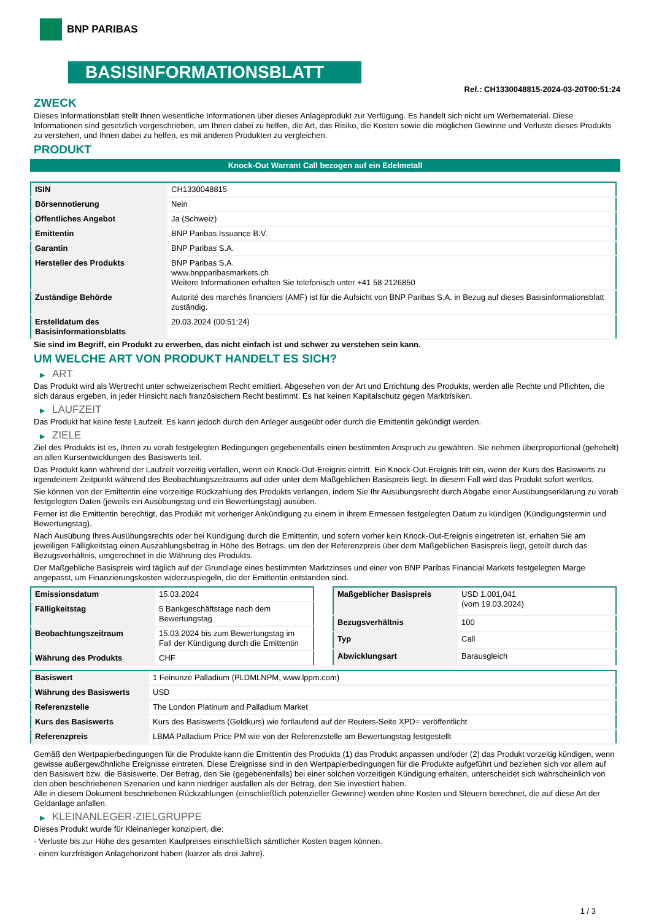BNP PARIBAS
BASISINFORMATIONSBLATT
Ref.: CH1330048815-2024-03-20T00:51:24
ZWECK
Dieses Informationsblatt stellt Ihnen wesentliche Informationen über dieses Anlageprodukt zur Verfügung. Es handelt sich nicht um Werbematerial. Diese Informationen sind gesetzlich vorgeschrieben, um Ihnen dabei zu helfen, die Art, das Risiko, die Kosten sowie die möglichen Gewinne und Verluste dieses Produkts zu verstehen, und Ihnen dabei zu helfen, es mit anderen Produkten zu vergleichen.
PRODUKT
Knock-Out Warrant Call bezogen auf ein Edelmetall
| ISIN | CH1330048815 |
| Börsennotierung | Nein |
| Öffentliches Angebot | Ja (Schweiz) |
| Emittentin | BNP Paribas Issuance B.V. |
| Garantin | BNP Paribas S.A. |
| Hersteller des Produkts | BNP Paribas S.A. www.bnpparibasmarkets.ch Weitere Informationen erhalten Sie telefonisch unter +41 58 2126850 |
| Zuständige Behörde | Autorité des marchés financiers (AMF) ist für die Aufsicht von BNP Paribas S.A. in Bezug auf dieses Basisinformationsblatt zuständig. |
| Erstelldatum des Basisinformationsblatts | 20.03.2024 (00:51:24) |
Sie sind im Begriff, ein Produkt zu erwerben, das nicht einfach ist und schwer zu verstehen sein kann.
UM WELCHE ART VON PRODUKT HANDELT ES SICH?
▶ ART
Das Produkt wird als Wertrecht unter schweizerischem Recht emittiert. Abgesehen von der Art und Errichtung des Produkts, werden alle Rechte und Pflichten, die sich daraus ergeben, in jeder Hinsicht nach französischem Recht bestimmt. Es hat keinen Kapitalschutz gegen Marktrisiken.
▶ LAUFZEIT
Das Produkt hat keine feste Laufzeit. Es kann jedoch durch den Anleger ausgeübt oder durch die Emittentin gekündigt werden.
▶ ZIELE
Ziel des Produkts ist es, Ihnen zu vorab festgelegten Bedingungen gegebenenfalls einen bestimmten Anspruch zu gewähren. Sie nehmen überproportional (gehebelt) an allen Kursentwicklungen des Basiswerts teil.
Das Produkt kann während der Laufzeit vorzeitig verfallen, wenn ein Knock-Out-Ereignis eintritt. Ein Knock-Out-Ereignis tritt ein, wenn der Kurs des Basiswerts zu irgendeinem Zeitpunkt während des Beobachtungszeitraums auf oder unter dem Maßgeblichen Basispreis liegt. In diesem Fall wird das Produkt sofort wertlos.
Sie können von der Emittentin eine vorzeitige Rückzahlung des Produkts verlangen, indem Sie Ihr Ausübungsrecht durch Abgabe einer Ausübungserklärung zu vorab festgelegten Daten (jeweils ein Ausübungstag und ein Bewertungstag) ausüben.
Ferner ist die Emittentin berechtigt, das Produkt mit vorheriger Ankündigung zu einem in ihrem Ermessen festgelegten Datum zu kündigen (Kündigungstermin und Bewertungstag).
Nach Ausübung Ihres Ausübungsrechts oder bei Kündigung durch die Emittentin, und sofern vorher kein Knock-Out-Ereignis eingetreten ist, erhalten Sie am jeweiligen Fälligkeitstag einen Auszahlungsbetrag in Höhe des Betrags, um den der Referenzpreis über dem Maßgeblichen Basispreis liegt, geteilt durch das Bezugsverhältnis, umgerechnet in die Währung des Produkts.
Der Maßgebliche Basispreis wird täglich auf der Grundlage eines bestimmten Marktzinses und einer von BNP Paribas Financial Markets festgelegten Marge angepasst, um Finanzierungskosten widerzuspiegeln, die der Emittentin entstanden sind.
| Emissionsdatum | 15.03.2024 |
| Fälligkeitstag | 5 Bankgeschäftstage nach dem Bewertungstag |
| Beobachtungszeitraum | 15.03.2024 bis zum Bewertungstag im Fall der Kündigung durch die Emittentin |
| Währung des Produkts | CHF |
| Maßgeblicher Basispreis | USD 1.001,041 (vom 19.03.2024) |
| Bezugsverhältnis | 100 |
| Typ | Call |
| Abwicklungsart | Barausgleich |
| Basiswert | 1 Feinunze Palladium (PLDMLNPM, www.lppm.com) |
| Währung des Basiswerts | USD |
| Referenzstelle | The London Platinum and Palladium Market |
| Kurs des Basiswerts | Kurs des Basiswerts (Geldkurs) wie fortlaufend auf der Reuters-Seite XPD= veröffentlicht |
| Referenzpreis | LBMA Palladium Price PM wie von der Referenzstelle am Bewertungstag festgestellt |
Gemäß den Wertpapierbedingungen für die Produkte kann die Emittentin des Produkts (1) das Produkt anpassen und/oder (2) das Produkt vorzeitig kündigen, wenn gewisse außergewöhnliche Ereignisse eintreten. Diese Ereignisse sind in den Wertpapierbedingungen für die Produkte aufgeführt und beziehen sich vor allem auf den Basiswert bzw. die Basiswerte. Der Betrag, den Sie (gegebenenfalls) bei einer solchen vorzeitigen Kündigung erhalten, unterscheidet sich wahrscheinlich von den oben beschriebenen Szenarien und kann niedriger ausfallen als der Betrag, den Sie investiert haben.
Alle in diesem Dokument beschriebenen Rückzahlungen (einschließlich potenzieller Gewinne) werden ohne Kosten und Steuern berechnet, die auf diese Art der Geldanlage anfallen.
▶ KLEINANLEGER-ZIELGRUPPE
Dieses Produkt wurde für Kleinanleger konzipiert, die:
- Verluste bis zur Höhe des gesamten Kaufpreises einschließlich sämtlicher Kosten tragen können.
- einen kurzfristigen Anlagehorizont haben (kürzer als drei Jahre).
1 / 3